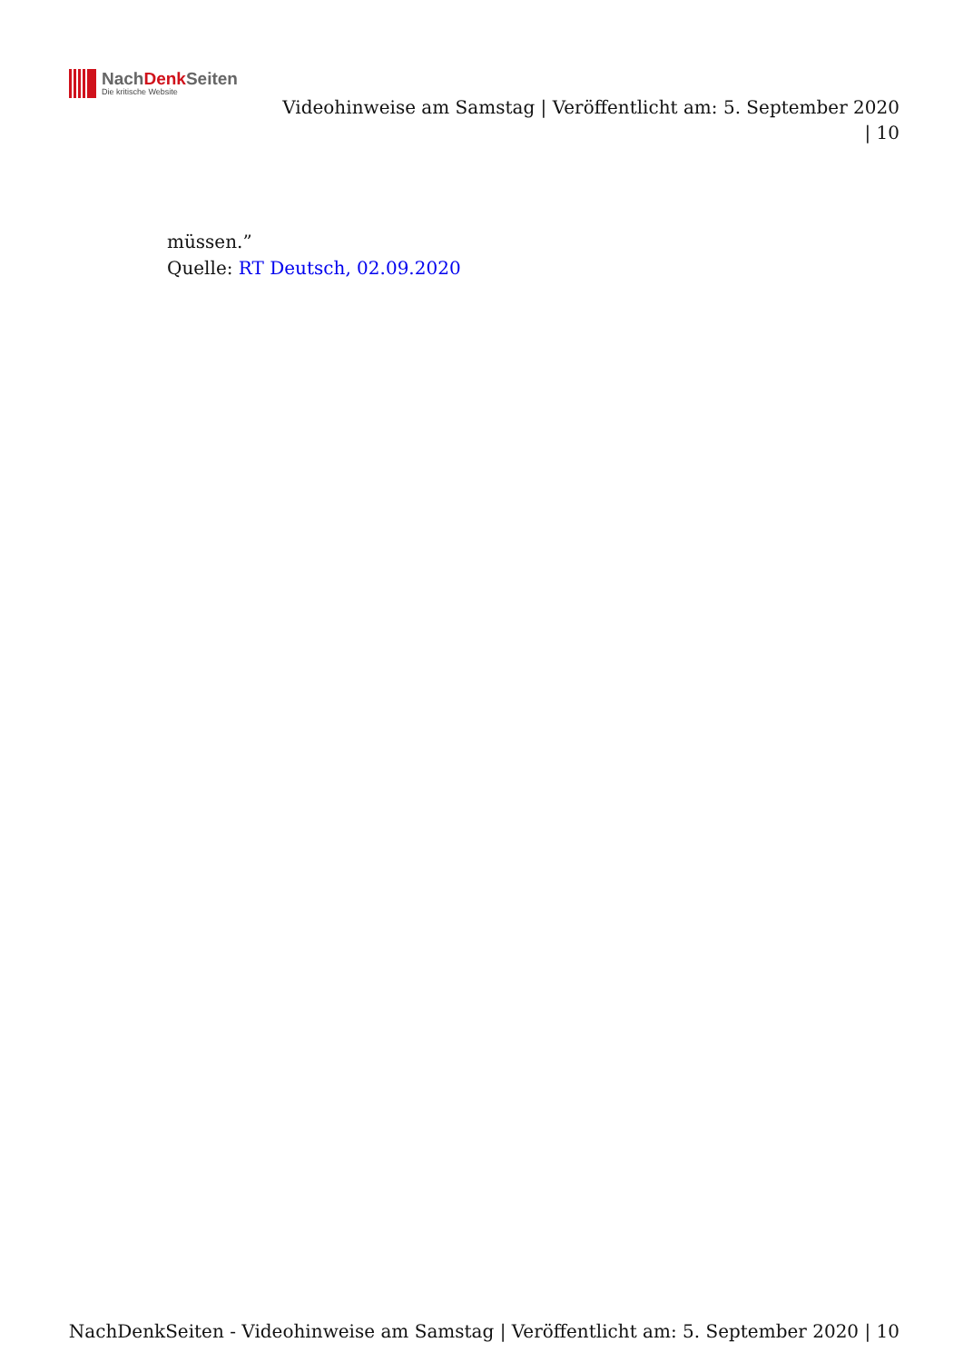NachDenk Seiten
Die kritische Website
Videohinweise am Samstag | Veröffentlicht am: 5. September 2020 | 10
müssen.”
Quelle: RT Deutsch, 02.09.2020
NachDenkSeiten - Videohinweise am Samstag | Veröffentlicht am: 5. September 2020 | 10